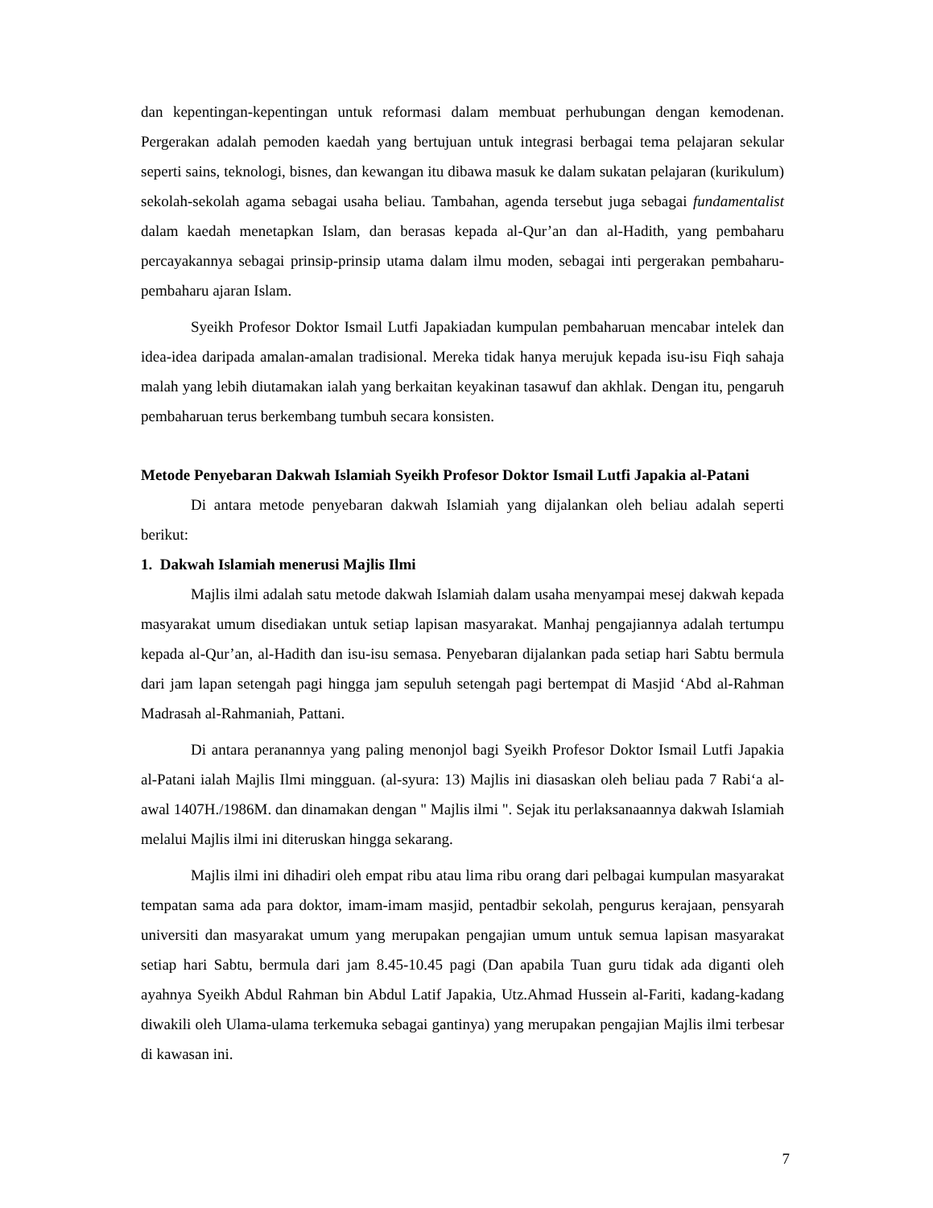dan kepentingan-kepentingan untuk reformasi dalam membuat perhubungan dengan kemodenan. Pergerakan adalah pemoden kaedah yang bertujuan untuk integrasi berbagai tema pelajaran sekular seperti sains, teknologi, bisnes, dan kewangan itu dibawa masuk ke dalam sukatan pelajaran (kurikulum) sekolah-sekolah agama sebagai usaha beliau. Tambahan, agenda tersebut juga sebagai fundamentalist dalam kaedah menetapkan Islam, dan berasas kepada al-Qur’an dan al-Hadith, yang pembaharu percayakannya sebagai prinsip-prinsip utama dalam ilmu moden, sebagai inti pergerakan pembaharu-pembaharu ajaran Islam.
Syeikh Profesor Doktor Ismail Lutfi Japakiadan kumpulan pembaharuan mencabar intelek dan idea-idea daripada amalan-amalan tradisional. Mereka tidak hanya merujuk kepada isu-isu Fiqh sahaja malah yang lebih diutamakan ialah yang berkaitan keyakinan tasawuf dan akhlak. Dengan itu, pengaruh pembaharuan terus berkembang tumbuh secara konsisten.
Metode Penyebaran Dakwah Islamiah Syeikh Profesor Doktor Ismail Lutfi Japakia al-Patani
Di antara metode penyebaran dakwah Islamiah yang dijalankan oleh beliau adalah seperti berikut:
1. Dakwah Islamiah menerusi Majlis Ilmi
Majlis ilmi adalah satu metode dakwah Islamiah dalam usaha menyampai mesej dakwah kepada masyarakat umum disediakan untuk setiap lapisan masyarakat. Manhaj pengajiannya adalah tertumpu kepada al-Qur’an, al-Hadith dan isu-isu semasa. Penyebaran dijalankan pada setiap hari Sabtu bermula dari jam lapan setengah pagi hingga jam sepuluh setengah pagi bertempat di Masjid ‘Abd al-Rahman Madrasah al-Rahmaniah, Pattani.
Di antara peranannya yang paling menonjol bagi Syeikh Profesor Doktor Ismail Lutfi Japakia al-Patani ialah Majlis Ilmi mingguan. (al-syura: 13) Majlis ini diasaskan oleh beliau pada 7 Rabi‘a al-awal 1407H./1986M. dan dinamakan dengan " Majlis ilmi ". Sejak itu perlaksanaannya dakwah Islamiah melalui Majlis ilmi ini diteruskan hingga sekarang.
Majlis ilmi ini dihadiri oleh empat ribu atau lima ribu orang dari pelbagai kumpulan masyarakat tempatan sama ada para doktor, imam-imam masjid, pentadbir sekolah, pengurus kerajaan, pensyarah universiti dan masyarakat umum yang merupakan pengajian umum untuk semua lapisan masyarakat setiap hari Sabtu, bermula dari jam 8.45-10.45 pagi (Dan apabila Tuan guru tidak ada diganti oleh ayahnya Syeikh Abdul Rahman bin Abdul Latif Japakia, Utz.Ahmad Hussein al-Fariti, kadang-kadang diwakili oleh Ulama-ulama terkemuka sebagai gantinya) yang merupakan pengajian Majlis ilmi terbesar di kawasan ini.
7